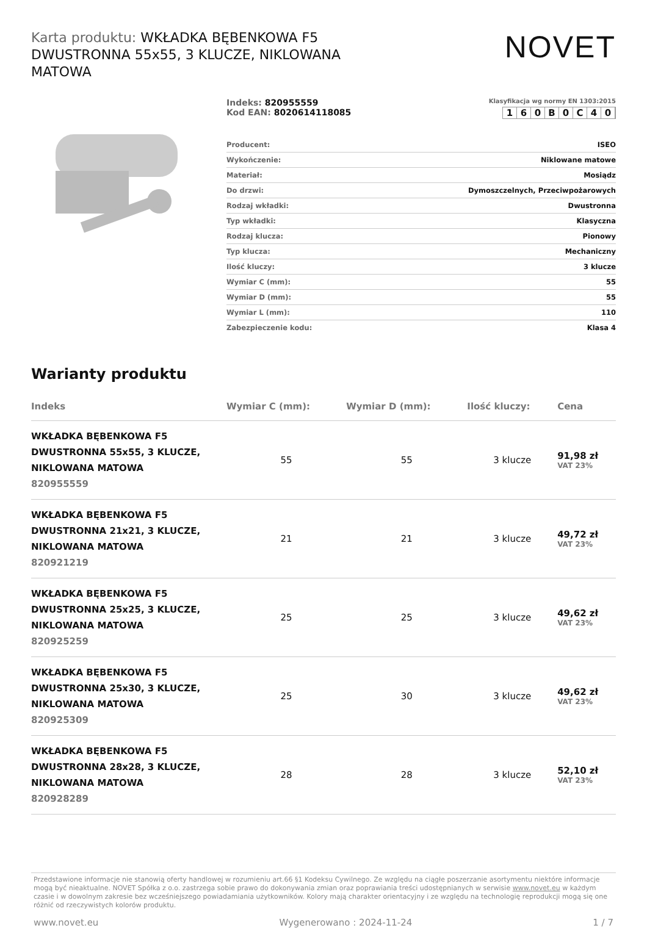Karta produktu: WKŁADKA BĘBENKOWA F5 DWUSTRONNA 55x55, 3 KLUCZE, NIKLOWANA MATOWA
NOVET
Indeks: 820955559
Kod EAN: 8020614118085
Klasyfikacja wg normy EN 1303:2015
160 B 0 C 40
| Producent: | ISEO |
| Wykończenie: | Niklowane matowe |
| Materiał: | Mosiądz |
| Do drzwi: | Dymoszczelnych, Przeciwpożarowych |
| Rodzaj wkładki: | Dwustronna |
| Typ wkładki: | Klasyczna |
| Rodzaj klucza: | Pionowy |
| Typ klucza: | Mechaniczny |
| Ilość kluczy: | 3 klucze |
| Wymiar C (mm): | 55 |
| Wymiar D (mm): | 55 |
| Wymiar L (mm): | 110 |
| Zabezpieczenie kodu: | Klasa 4 |
Warianty produktu
| Indeks | Wymiar C (mm): | Wymiar D (mm): | Ilość kluczy: | Cena |
| --- | --- | --- | --- | --- |
| WKŁADKA BĘBENKOWA F5 DWUSTRONNA 55x55, 3 KLUCZE, NIKLOWANA MATOWA 820955559 | 55 | 55 | 3 klucze | 91,98 zł VAT 23% |
| WKŁADKA BĘBENKOWA F5 DWUSTRONNA 21x21, 3 KLUCZE, NIKLOWANA MATOWA 820921219 | 21 | 21 | 3 klucze | 49,72 zł VAT 23% |
| WKŁADKA BĘBENKOWA F5 DWUSTRONNA 25x25, 3 KLUCZE, NIKLOWANA MATOWA 820925259 | 25 | 25 | 3 klucze | 49,62 zł VAT 23% |
| WKŁADKA BĘBENKOWA F5 DWUSTRONNA 25x30, 3 KLUCZE, NIKLOWANA MATOWA 820925309 | 25 | 30 | 3 klucze | 49,62 zł VAT 23% |
| WKŁADKA BĘBENKOWA F5 DWUSTRONNA 28x28, 3 KLUCZE, NIKLOWANA MATOWA 820928289 | 28 | 28 | 3 klucze | 52,10 zł VAT 23% |
Przedstawione informacje nie stanowią oferty handlowej w rozumieniu art.66 §1 Kodeksu Cywilnego. Ze względu na ciągłe poszerzanie asortymentu niektóre informacje mogą być nieaktualne. NOVET Spółka z o.o. zastrzega sobie prawo do dokonywania zmian oraz poprawiania treści udostępnianych w serwisie www.novet.eu w każdym czasie i w dowolnym zakresie bez wcześniejszego powiadamiania użytkowników. Kolory mają charakter orientacyjny i ze względu na technologię reprodukcji mogą się one różnić od rzeczywistych kolorów produktu.
www.novet.eu Wygenerowano : 2024-11-24 1 / 7